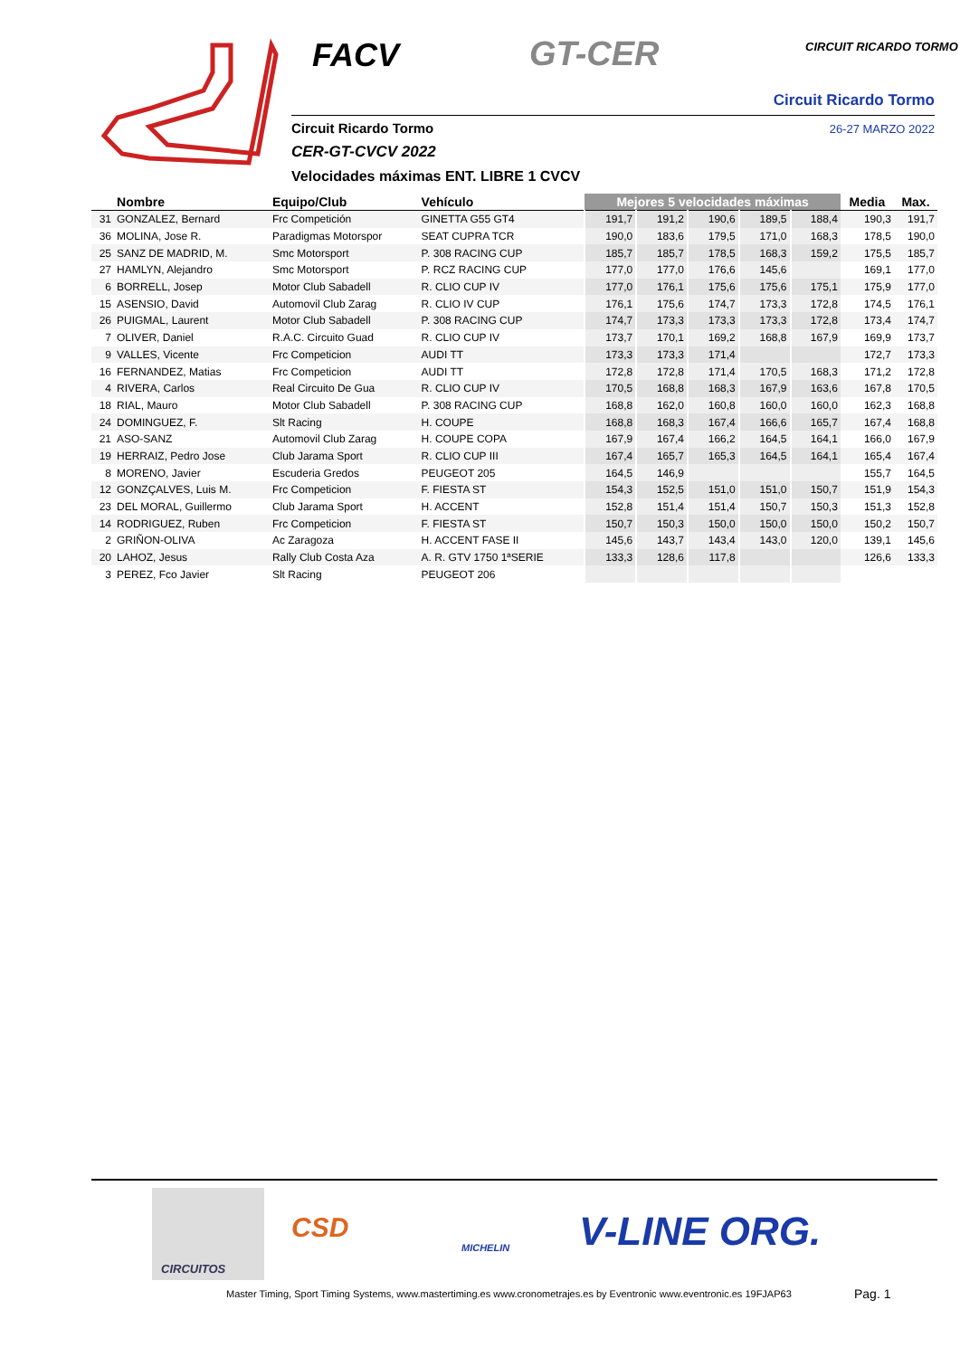FACV GT-CER CIRCUIT RICARDO TORMO
Circuit Ricardo Tormo
Circuit Ricardo Tormo 26-27 MARZO 2022
CER-GT-CVCV 2022
Velocidades máximas ENT. LIBRE 1 CVCV
| | Nombre | Equipo/Club | Vehículo | Mejores 5 velocidades máximas | | | | | Media | Max. |
| --- | --- | --- | --- | --- | --- | --- | --- | --- | --- | --- |
| 31 | GONZALEZ, Bernard | Frc Competición | GINETTA G55 GT4 | 191,7 | 191,2 | 190,6 | 189,5 | 188,4 | 190,3 | 191,7 |
| 36 | MOLINA, Jose R. | Paradigmas Motorspor | SEAT CUPRA TCR | 190,0 | 183,6 | 179,5 | 171,0 | 168,3 | 178,5 | 190,0 |
| 25 | SANZ DE MADRID, M. | Smc Motorsport | P. 308 RACING CUP | 185,7 | 185,7 | 178,5 | 168,3 | 159,2 | 175,5 | 185,7 |
| 27 | HAMLYN, Alejandro | Smc Motorsport | P. RCZ RACING CUP | 177,0 | 177,0 | 176,6 | 145,6 | | 169,1 | 177,0 |
| 6 | BORRELL, Josep | Motor Club Sabadell | R. CLIO CUP IV | 177,0 | 176,1 | 175,6 | 175,6 | 175,1 | 175,9 | 177,0 |
| 15 | ASENSIO, David | Automovil Club Zarag | R. CLIO IV CUP | 176,1 | 175,6 | 174,7 | 173,3 | 172,8 | 174,5 | 176,1 |
| 26 | PUIGMAL, Laurent | Motor Club Sabadell | P. 308 RACING CUP | 174,7 | 173,3 | 173,3 | 173,3 | 172,8 | 173,4 | 174,7 |
| 7 | OLIVER, Daniel | R.A.C. Circuito Guad | R. CLIO CUP IV | 173,7 | 170,1 | 169,2 | 168,8 | 167,9 | 169,9 | 173,7 |
| 9 | VALLES, Vicente | Frc Competicion | AUDI TT | 173,3 | 173,3 | 171,4 | | | 172,7 | 173,3 |
| 16 | FERNANDEZ, Matias | Frc Competicion | AUDI TT | 172,8 | 172,8 | 171,4 | 170,5 | 168,3 | 171,2 | 172,8 |
| 4 | RIVERA, Carlos | Real Circuito De Gua | R. CLIO CUP IV | 170,5 | 168,8 | 168,3 | 167,9 | 163,6 | 167,8 | 170,5 |
| 18 | RIAL, Mauro | Motor Club Sabadell | P. 308 RACING CUP | 168,8 | 162,0 | 160,8 | 160,0 | 160,0 | 162,3 | 168,8 |
| 24 | DOMINGUEZ, F. | Slt Racing | H. COUPE | 168,8 | 168,3 | 167,4 | 166,6 | 165,7 | 167,4 | 168,8 |
| 21 | ASO-SANZ | Automovil Club Zarag | H. COUPE COPA | 167,9 | 167,4 | 166,2 | 164,5 | 164,1 | 166,0 | 167,9 |
| 19 | HERRAIZ, Pedro Jose | Club Jarama Sport | R. CLIO CUP III | 167,4 | 165,7 | 165,3 | 164,5 | 164,1 | 165,4 | 167,4 |
| 8 | MORENO, Javier | Escuderia Gredos | PEUGEOT 205 | 164,5 | 146,9 | | | | 155,7 | 164,5 |
| 12 | GONZÇALVES, Luis M. | Frc Competicion | F. FIESTA ST | 154,3 | 152,5 | 151,0 | 151,0 | 150,7 | 151,9 | 154,3 |
| 23 | DEL MORAL, Guillermo | Club Jarama Sport | H. ACCENT | 152,8 | 151,4 | 151,4 | 150,7 | 150,3 | 151,3 | 152,8 |
| 14 | RODRIGUEZ, Ruben | Frc Competicion | F. FIESTA ST | 150,7 | 150,3 | 150,0 | 150,0 | 150,0 | 150,2 | 150,7 |
| 2 | GRIÑON-OLIVA | Ac Zaragoza | H. ACCENT FASE II | 145,6 | 143,7 | 143,4 | 143,0 | 120,0 | 139,1 | 145,6 |
| 20 | LAHOZ, Jesus | Rally Club Costa Aza | A. R. GTV 1750 1ªSERIE | 133,3 | 128,6 | 117,8 | | | 126,6 | 133,3 |
| 3 | PEREZ, Fco Javier | Slt Racing | PEUGEOT 206 | | | | | | | |
CIRCUITOS
CSD
MICHELIN V-LINE ORG.
Master Timing, Sport Timing Systems, www.mastertiming.es www.cronometrajes.es by Eventronic www.eventronic.es 19FJAP63
Pag. 1